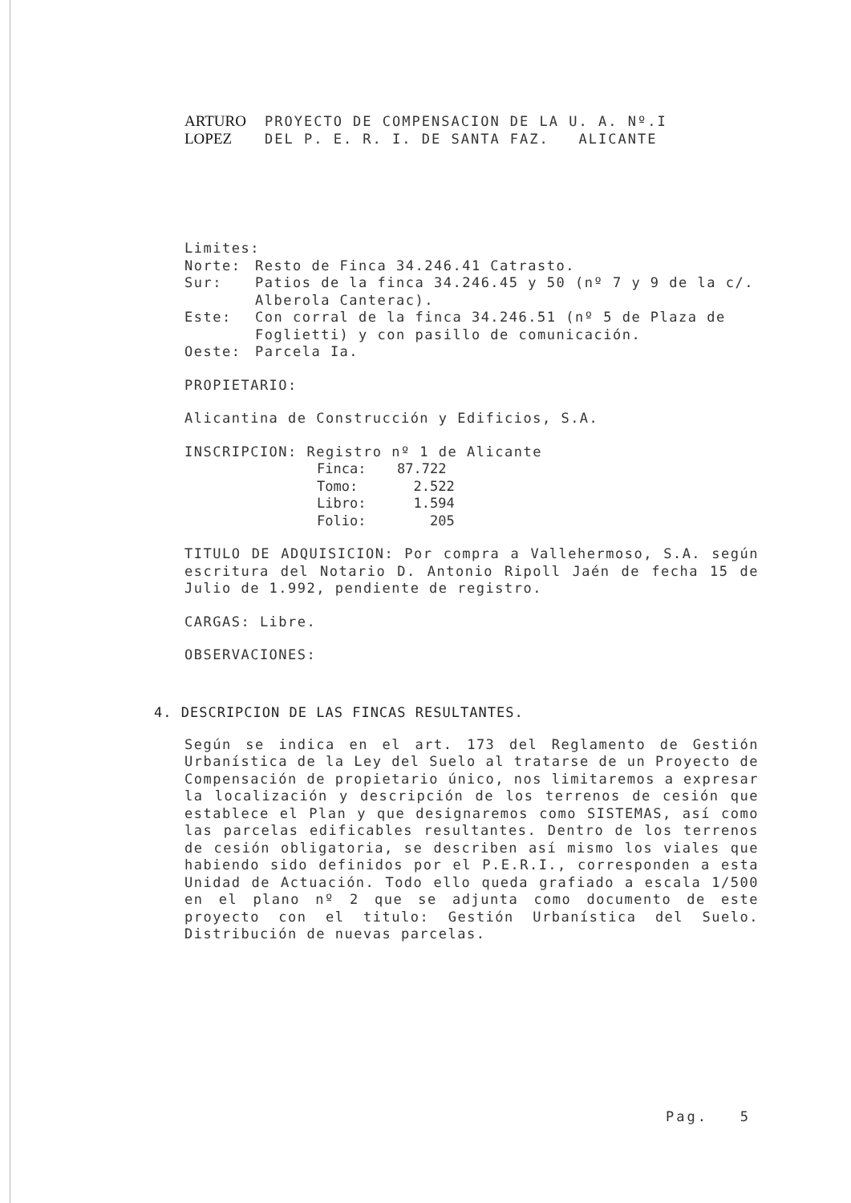ARTURO PROYECTO DE COMPENSACION DE LA U. A. Nº.I LOPEZ DEL P. E. R. I. DE SANTA FAZ. ALICANTE
Limites:
Norte:
Resto de Finca 34.246.41 Catrasto.
Sur:
Patios de la finca 34.246.45 y 50 (nº 7 y 9 de la c/. Alberola Canterac).
Este:
Con corral de la finca 34.246.51 (nº 5 de Plaza de Foglietti) y con pasillo de comunicación.
Oeste:
Parcela Ia.
PROPIETARIO:
Alicantina de Construcción y Edificios, S.A.
INSCRIPCION: Registro nº 1 de Alicante
Finca: 87.722 Tomo: 2.522 Libro: 1.594 Folio: 205
TITULO DE ADQUISICION: Por compra a Vallehermoso, S.A. según escritura del Notario D. Antonio Ripoll Jaén de fecha 15 de Julio de 1.992, pendiente de registro.
CARGAS: Libre.
OBSERVACIONES:
4. DESCRIPCION DE LAS FINCAS RESULTANTES.
Según se indica en el art. 173 del Reglamento de Gestión Urbanística de la Ley del Suelo al tratarse de un Proyecto de Compensación de propietario único, nos limitaremos a expresar la localización y descripción de los terrenos de cesión que establece el Plan y que designaremos como SISTEMAS, así como las parcelas edificables resultantes. Dentro de los terrenos de cesión obligatoria, se describen así mismo los viales que habiendo sido definidos por el P.E.R.I., corresponden a esta Unidad de Actuación. Todo ello queda grafiado a escala 1/500 en el plano nº 2 que se adjunta como documento de este proyecto con el titulo: Gestión Urbanística del Suelo. Distribución de nuevas parcelas.
Pag. 5